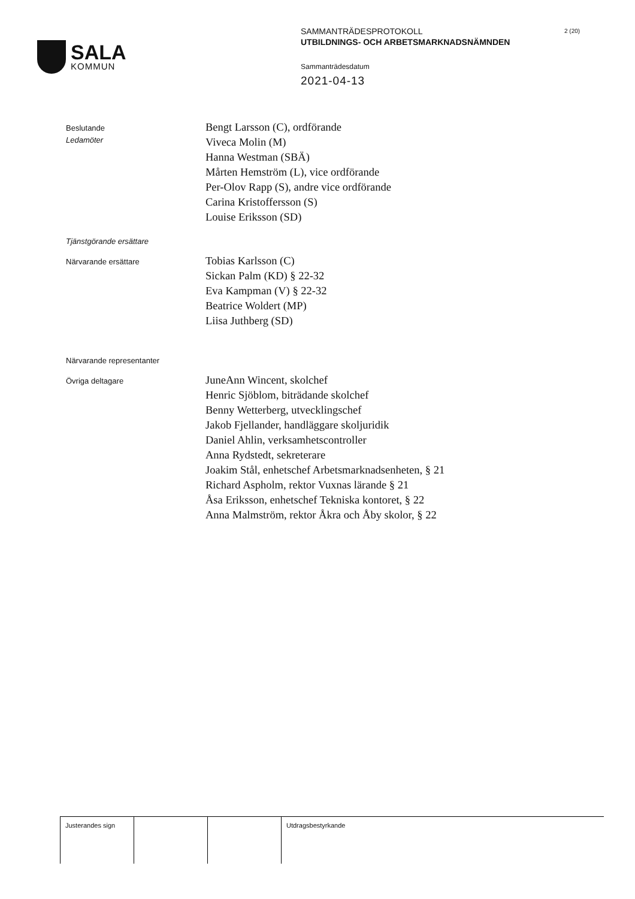SALA
KOMMUN
SAMMANTRÄDESPROTOKOLL
UTBILDNINGS- OCH ARBETSMARKNADSNÄMNDEN
Sammanträdesdatum
2021-04-13
2 (20)
Beslutande
Ledamöter
Bengt Larsson (C), ordförande
Viveca Molin (M)
Hanna Westman (SBÄ)
Mårten Hemström (L), vice ordförande
Per-Olov Rapp (S), andre vice ordförande
Carina Kristoffersson (S)
Louise Eriksson (SD)
Tjänstgörande ersättare
Närvarande ersättare
Tobias Karlsson (C)
Sickan Palm (KD) § 22-32
Eva Kampman (V) § 22-32
Beatrice Woldert (MP)
Liisa Juthberg (SD)
Närvarande representanter
Övriga deltagare
JuneAnn Wincent, skolchef
Henric Sjöblom, biträdande skolchef
Benny Wetterberg, utvecklingschef
Jakob Fjellander, handläggare skoljuridik
Daniel Ahlin, verksamhetscontroller
Anna Rydstedt, sekreterare
Joakim Stål, enhetschef Arbetsmarknadsenheten, § 21
Richard Aspholm, rektor Vuxnas lärande § 21
Åsa Eriksson, enhetschef Tekniska kontoret, § 22
Anna Malmström, rektor Åkra och Åby skolor, § 22
Justerandes sign Utdragsbestyrkande